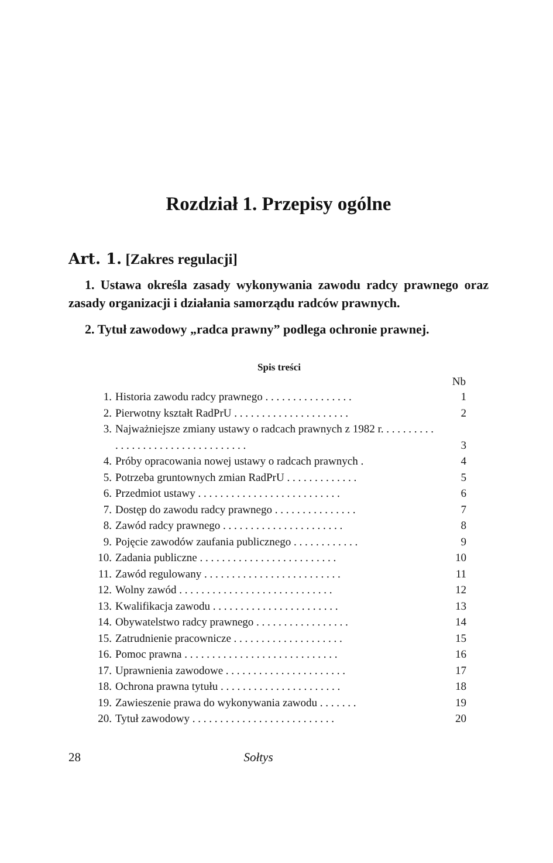Rozdział 1. Przepisy ogólne
Art. 1. [Zakres regulacji]
1. Ustawa określa zasady wykonywania zawodu radcy prawnego oraz zasady organizacji i działania samorządu radców prawnych.
2. Tytuł zawodowy „radca prawny” podlega ochronie prawnej.
Spis treści
| | | Nb |
| --- | --- | --- |
| 1. | Historia zawodu radcy prawnego . . . . . . . . . . . . . . . . | 1 |
| 2. | Pierwotny kształt RadPrU . . . . . . . . . . . . . . . . . . . . . | 2 |
| 3. | Najważniejsze zmiany ustawy o radcach prawnych z 1982 r. . . . . . . . . . . . . . . . . . . . . . . . . . . . . . . . . . | 3 |
| 4. | Próby opracowania nowej ustawy o radcach prawnych . | 4 |
| 5. | Potrzeba gruntownych zmian RadPrU . . . . . . . . . . . . . | 5 |
| 6. | Przedmiot ustawy . . . . . . . . . . . . . . . . . . . . . . . . . . | 6 |
| 7. | Dostęp do zawodu radcy prawnego . . . . . . . . . . . . . . . | 7 |
| 8. | Zawód radcy prawnego . . . . . . . . . . . . . . . . . . . . . . | 8 |
| 9. | Pojęcie zawodów zaufania publicznego . . . . . . . . . . . . | 9 |
| 10. | Zadania publiczne . . . . . . . . . . . . . . . . . . . . . . . . . | 10 |
| 11. | Zawód regulowany . . . . . . . . . . . . . . . . . . . . . . . . . | 11 |
| 12. | Wolny zawód . . . . . . . . . . . . . . . . . . . . . . . . . . . . | 12 |
| 13. | Kwalifikacja zawodu . . . . . . . . . . . . . . . . . . . . . . . | 13 |
| 14. | Obywatelstwo radcy prawnego . . . . . . . . . . . . . . . . . | 14 |
| 15. | Zatrudnienie pracownicze . . . . . . . . . . . . . . . . . . . . | 15 |
| 16. | Pomoc prawna . . . . . . . . . . . . . . . . . . . . . . . . . . . . | 16 |
| 17. | Uprawnienia zawodowe . . . . . . . . . . . . . . . . . . . . . . | 17 |
| 18. | Ochrona prawna tytułu . . . . . . . . . . . . . . . . . . . . . . | 18 |
| 19. | Zawieszenie prawa do wykonywania zawodu . . . . . . . | 19 |
| 20. | Tytuł zawodowy . . . . . . . . . . . . . . . . . . . . . . . . . . | 20 |
28 Sołtys